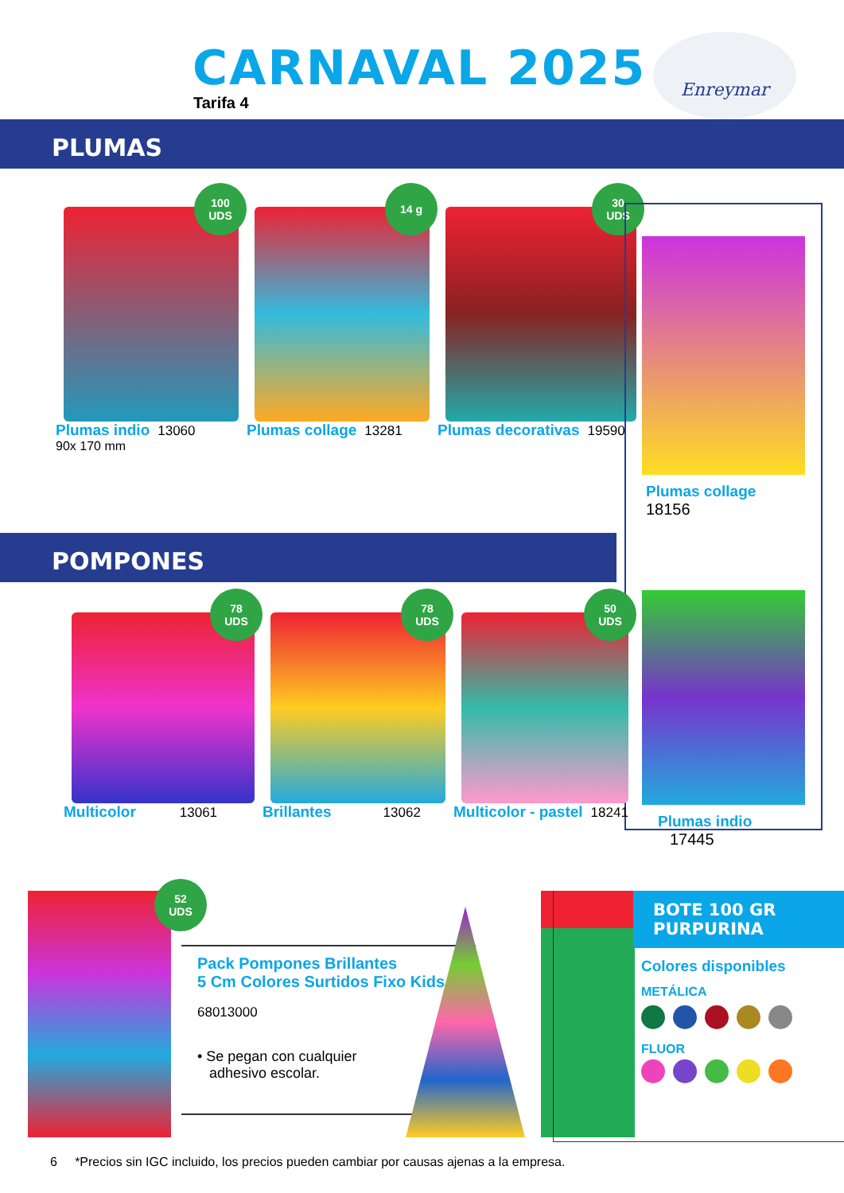CARNAVAL 2025
Tarifa 4
Enreymar
PLUMAS
100
UDS
Plumas indio 13060
90x 170 mm
14 g
Plumas collage 13281
30
UDS
Plumas decorativas 19590
Plumas collage 18156
Plumas indio 17445
POMPONES
78
UDS
Multicolor 13061
78
UDS
Brillantes 13062
50
UDS
Multicolor - pastel 18241
52
UDS
Pack Pompones Brillantes
5 Cm Colores Surtidos Fixo Kids
68013000
• Se pegan con cualquier
adhesivo escolar.
BOTE 100 GR
PURPURINA
Colores disponibles
METÁLICA
FLUOR
6 *Precios sin IGC incluido, los precios pueden cambiar por causas ajenas a la empresa.